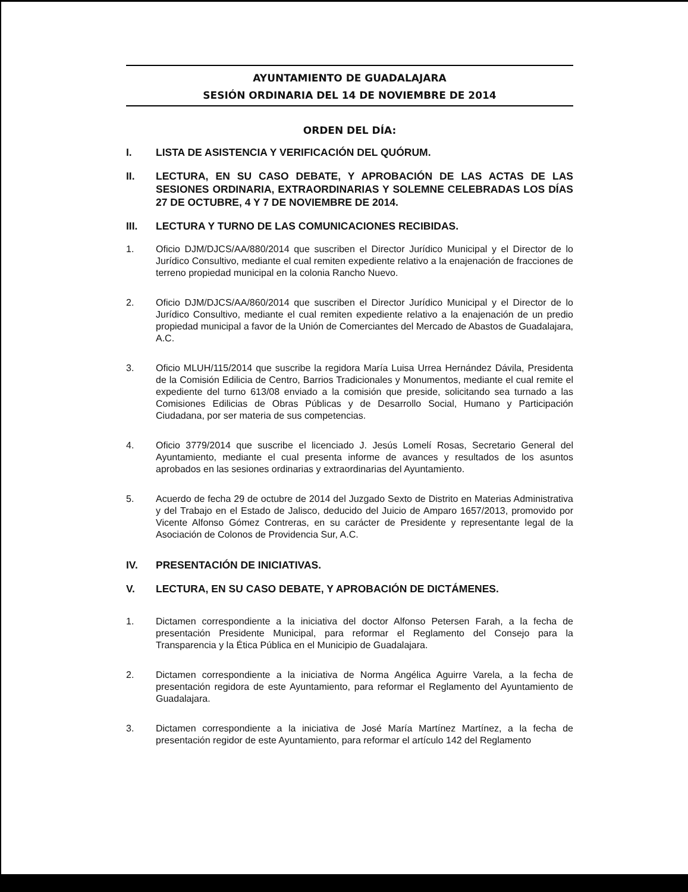AYUNTAMIENTO DE GUADALAJARA
SESIÓN ORDINARIA DEL 14 DE NOVIEMBRE DE 2014
ORDEN DEL DÍA:
I. LISTA DE ASISTENCIA Y VERIFICACIÓN DEL QUÓRUM.
II. LECTURA, EN SU CASO DEBATE, Y APROBACIÓN DE LAS ACTAS DE LAS SESIONES ORDINARIA, EXTRAORDINARIAS Y SOLEMNE CELEBRADAS LOS DÍAS 27 DE OCTUBRE, 4 Y 7 DE NOVIEMBRE DE 2014.
III. LECTURA Y TURNO DE LAS COMUNICACIONES RECIBIDAS.
1. Oficio DJM/DJCS/AA/880/2014 que suscriben el Director Jurídico Municipal y el Director de lo Jurídico Consultivo, mediante el cual remiten expediente relativo a la enajenación de fracciones de terreno propiedad municipal en la colonia Rancho Nuevo.
2. Oficio DJM/DJCS/AA/860/2014 que suscriben el Director Jurídico Municipal y el Director de lo Jurídico Consultivo, mediante el cual remiten expediente relativo a la enajenación de un predio propiedad municipal a favor de la Unión de Comerciantes del Mercado de Abastos de Guadalajara, A.C.
3. Oficio MLUH/115/2014 que suscribe la regidora María Luisa Urrea Hernández Dávila, Presidenta de la Comisión Edilicia de Centro, Barrios Tradicionales y Monumentos, mediante el cual remite el expediente del turno 613/08 enviado a la comisión que preside, solicitando sea turnado a las Comisiones Edilicias de Obras Públicas y de Desarrollo Social, Humano y Participación Ciudadana, por ser materia de sus competencias.
4. Oficio 3779/2014 que suscribe el licenciado J. Jesús Lomelí Rosas, Secretario General del Ayuntamiento, mediante el cual presenta informe de avances y resultados de los asuntos aprobados en las sesiones ordinarias y extraordinarias del Ayuntamiento.
5. Acuerdo de fecha 29 de octubre de 2014 del Juzgado Sexto de Distrito en Materias Administrativa y del Trabajo en el Estado de Jalisco, deducido del Juicio de Amparo 1657/2013, promovido por Vicente Alfonso Gómez Contreras, en su carácter de Presidente y representante legal de la Asociación de Colonos de Providencia Sur, A.C.
IV. PRESENTACIÓN DE INICIATIVAS.
V. LECTURA, EN SU CASO DEBATE, Y APROBACIÓN DE DICTÁMENES.
1. Dictamen correspondiente a la iniciativa del doctor Alfonso Petersen Farah, a la fecha de presentación Presidente Municipal, para reformar el Reglamento del Consejo para la Transparencia y la Ética Pública en el Municipio de Guadalajara.
2. Dictamen correspondiente a la iniciativa de Norma Angélica Aguirre Varela, a la fecha de presentación regidora de este Ayuntamiento, para reformar el Reglamento del Ayuntamiento de Guadalajara.
3. Dictamen correspondiente a la iniciativa de José María Martínez Martínez, a la fecha de presentación regidor de este Ayuntamiento, para reformar el artículo 142 del Reglamento